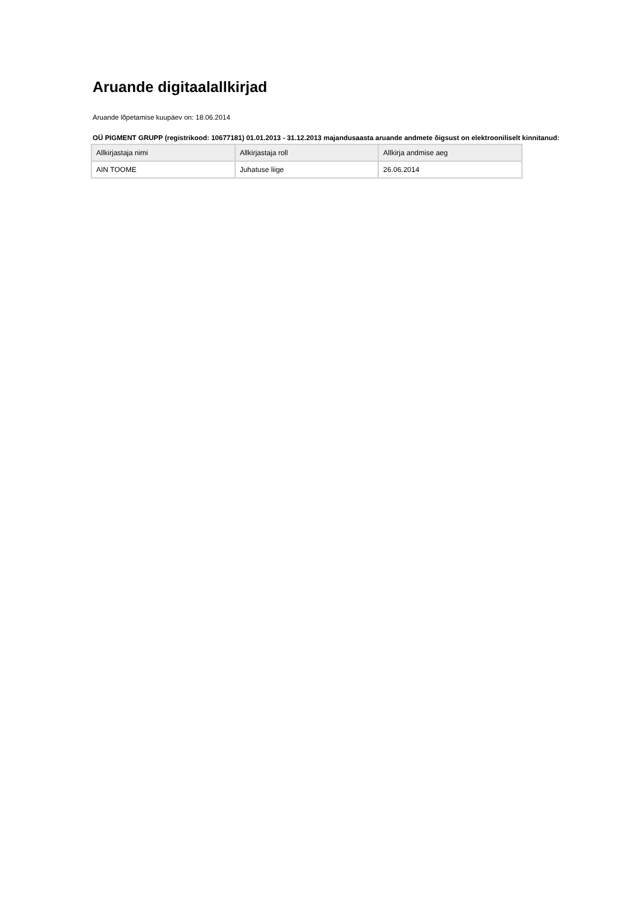Aruande digitaalallkirjad
Aruande lõpetamise kuupäev on: 18.06.2014
OÜ PIGMENT GRUPP (registrikood: 10677181) 01.01.2013 - 31.12.2013 majandusaasta aruande andmete õigsust on elektrooniliselt kinnitanud:
| Allkirjastaja nimi | Allkirjastaja roll | Allkirja andmise aeg |
| --- | --- | --- |
| AIN TOOME | Juhatuse liige | 26.06.2014 |